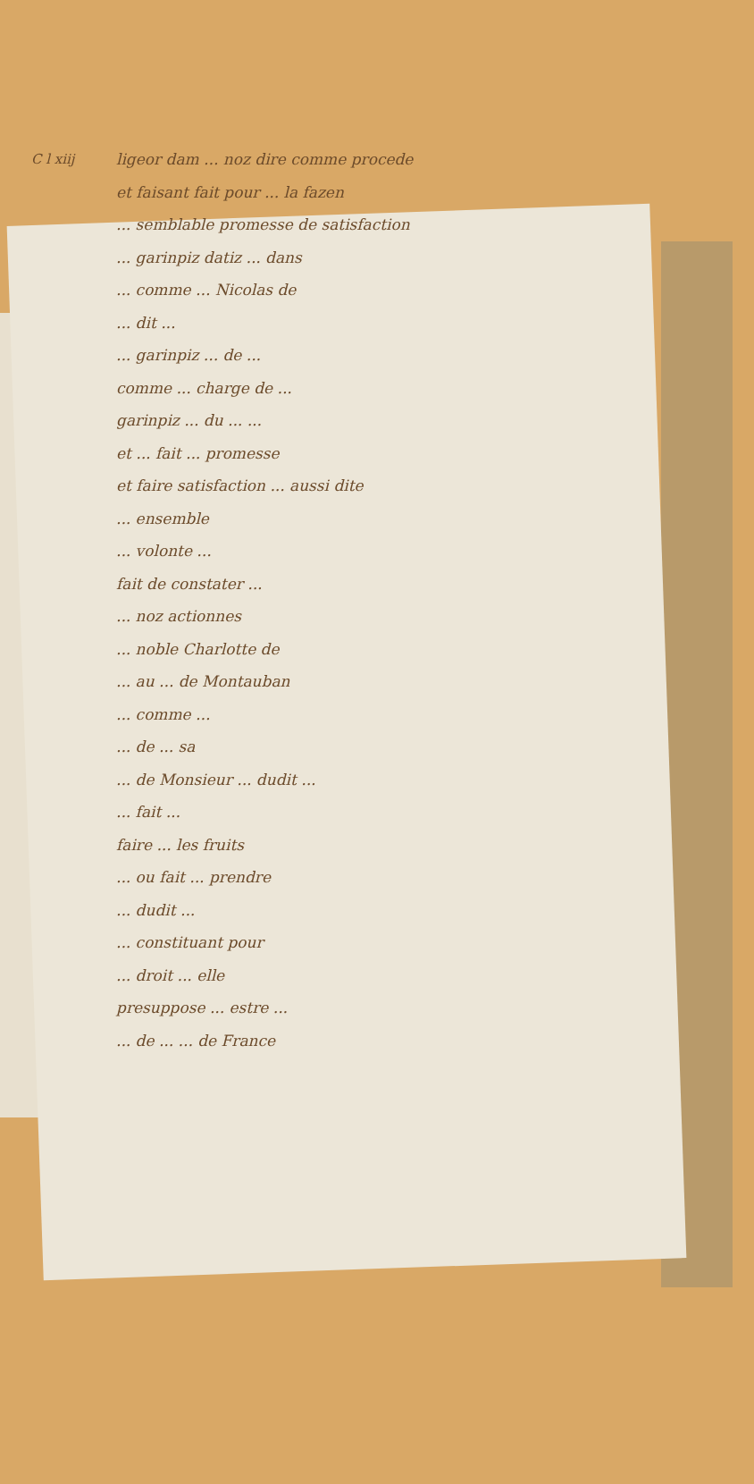C l xiij
ligeor dam ... noz dire comme procede
et faisant fait pour ... la fazen
... semblable promesse de satisfaction
... garinpiz datiz ... dans
... comme ... Nicolas de
... dit ...
... garinpiz ... de ...
comme ... charge de ...
garinpiz ... du ... ...
et ... fait ... promesse
et faire satisfaction ... aussi dite
... ensemble
... volonte ...
fait de constater ...
... noz actionnes
... noble Charlotte de
... au ... de Montauban
... comme ...
... de ... sa
... de Monsieur ... dudit ...
... fait ...
faire ... les fruits
... ou fait ... prendre
... dudit ...
... constituant pour
... droit ... elle
presuppose ... estre ...
... de ... ... de France